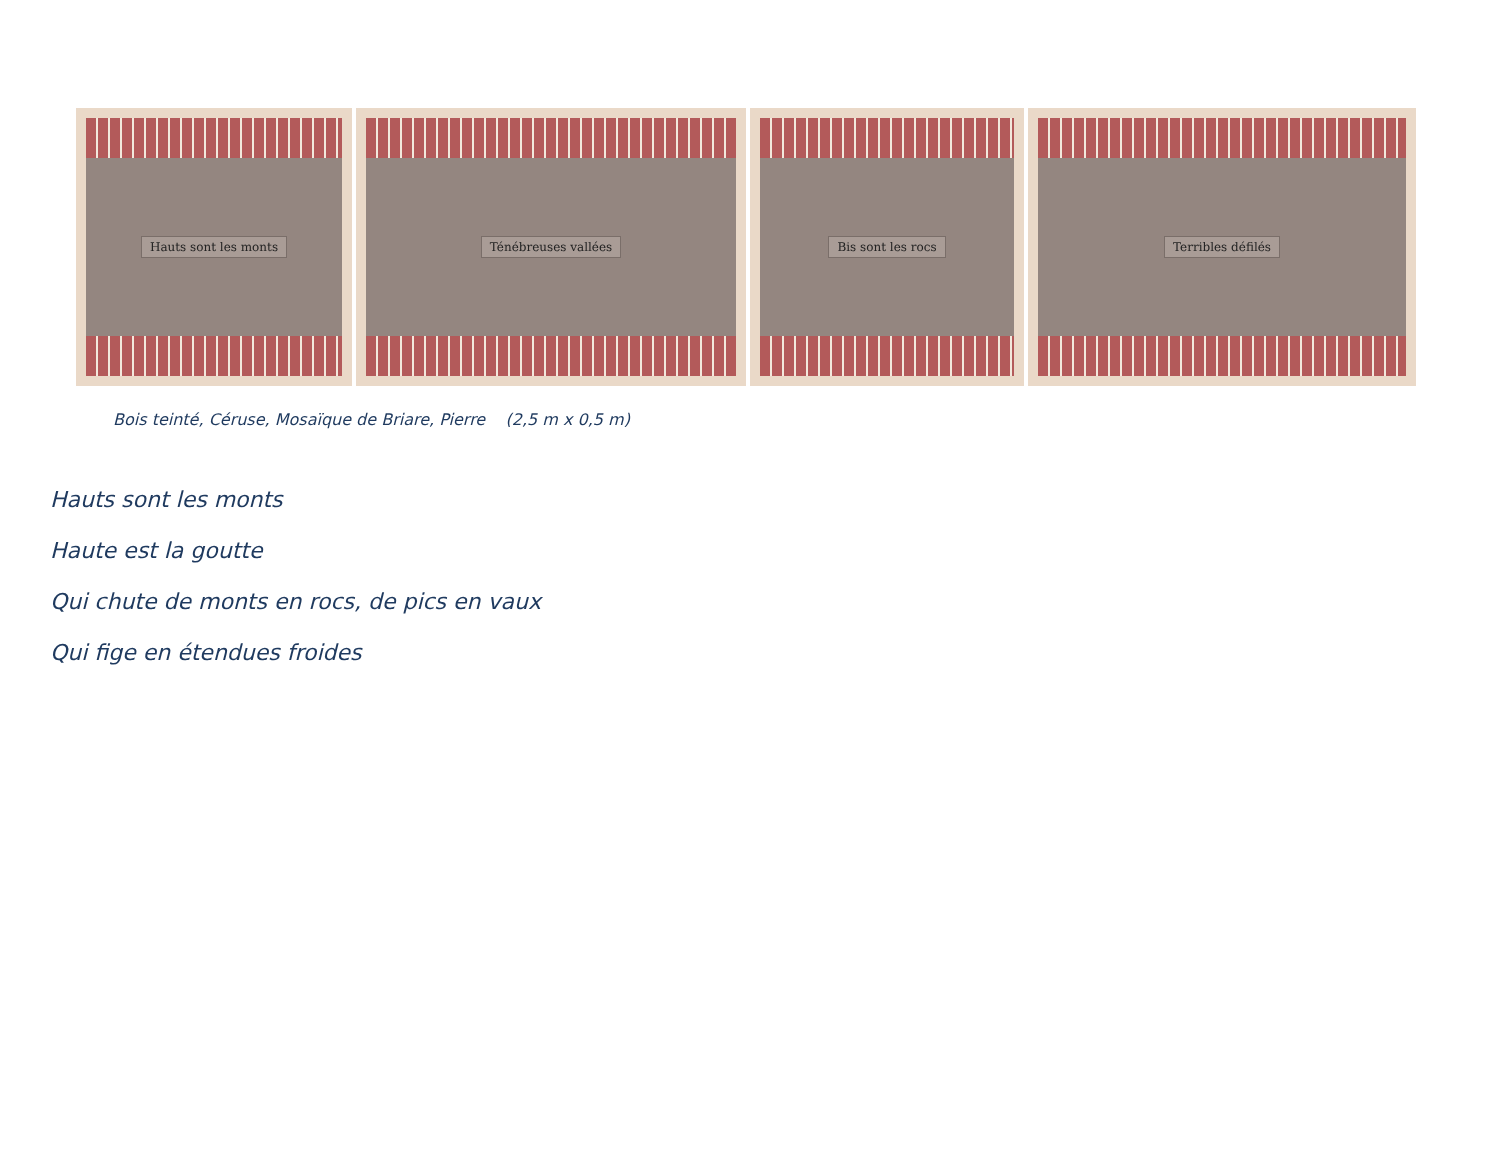Hauts sont les monts Ténébreuses vallées Bis sont les rocs Terribles défilés
Bois teinté, Céruse, Mosaïque de Briare, Pierre (2,5 m x 0,5 m)
Hauts sont les monts
Haute est la goutte
Qui chute de monts en rocs, de pics en vaux
Qui fige en étendues froides